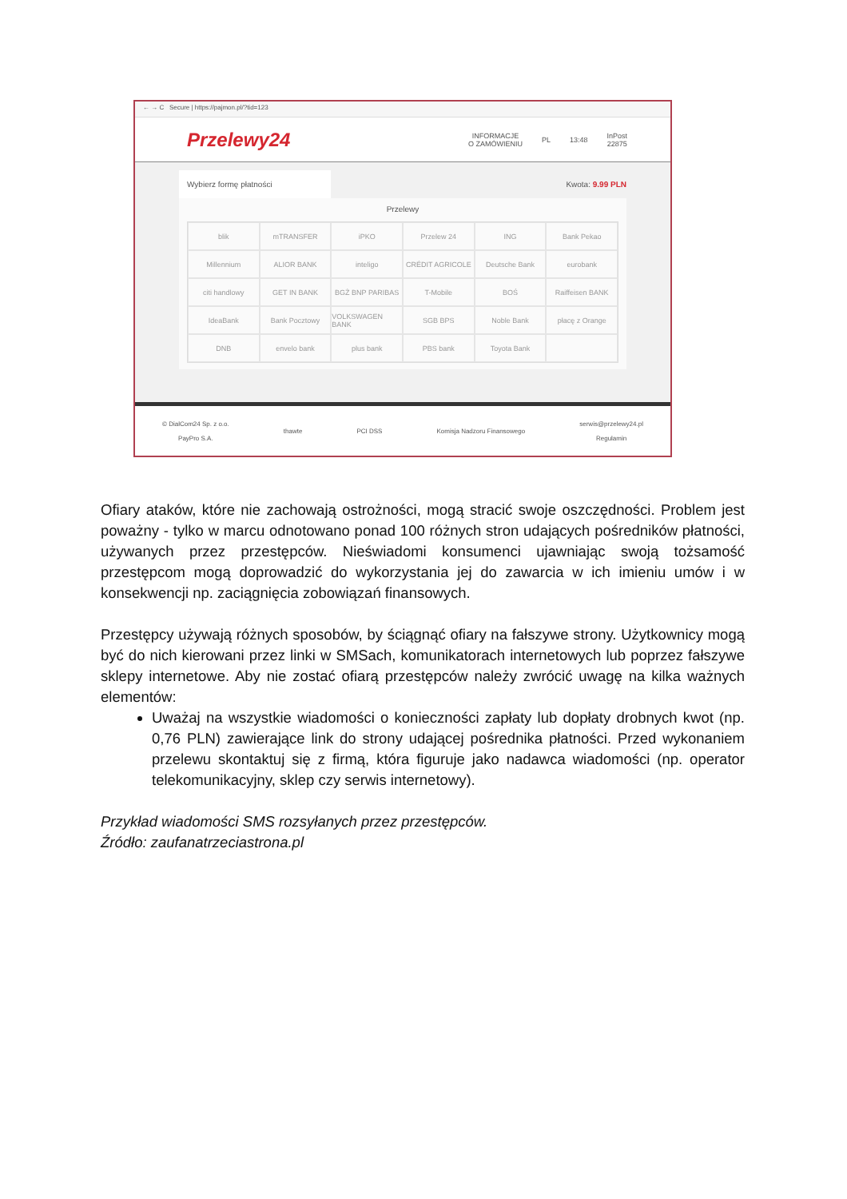← → C Secure | https://pajmon.pl/?tid=123
Przelewy24
INFORMACJE
O ZAMÓWIENIU
PL 13:48
InPost
22875
Wybierz formę płatności Kwota: 9.99 PLN
Przelewy
blik
mTRANSFER
iPKO
Przelew 24
ING
Bank Pekao
Millennium
ALIOR BANK
inteligo
CRÉDIT AGRICOLE
Deutsche Bank
eurobank
citi handlowy
GET IN BANK
BGŻ BNP PARIBAS
T-Mobile
BOŚ
Raiffeisen BANK
IdeaBank
Bank Pocztowy
VOLKSWAGEN BANK
SGB BPS
Noble Bank
płacę z Orange
DNB
envelo bank
plus bank
PBS bank
Toyota Bank
© DialCom24 Sp. z o.o.
PayPro S.A.
thawte PCI DSS Komisja Nadzoru Finansowego
serwis@przelewy24.pl
Regulamin
Ofiary ataków, które nie zachowają ostrożności, mogą stracić swoje oszczędności. Problem jest poważny - tylko w marcu odnotowano ponad 100 różnych stron udających pośredników płatności, używanych przez przestępców. Nieświadomi konsumenci ujawniając swoją tożsamość przestępcom mogą doprowadzić do wykorzystania jej do zawarcia w ich imieniu umów i w konsekwencji np. zaciągnięcia zobowiązań finansowych.
Przestępcy używają różnych sposobów, by ściągnąć ofiary na fałszywe strony. Użytkownicy mogą być do nich kierowani przez linki w SMSach, komunikatorach internetowych lub poprzez fałszywe sklepy internetowe. Aby nie zostać ofiarą przestępców należy zwrócić uwagę na kilka ważnych elementów:
Uważaj na wszystkie wiadomości o konieczności zapłaty lub dopłaty drobnych kwot (np. 0,76 PLN) zawierające link do strony udającej pośrednika płatności. Przed wykonaniem przelewu skontaktuj się z firmą, która figuruje jako nadawca wiadomości (np. operator telekomunikacyjny, sklep czy serwis internetowy).
Przykład wiadomości SMS rozsyłanych przez przestępców.
Źródło: zaufanatrzeciastrona.pl